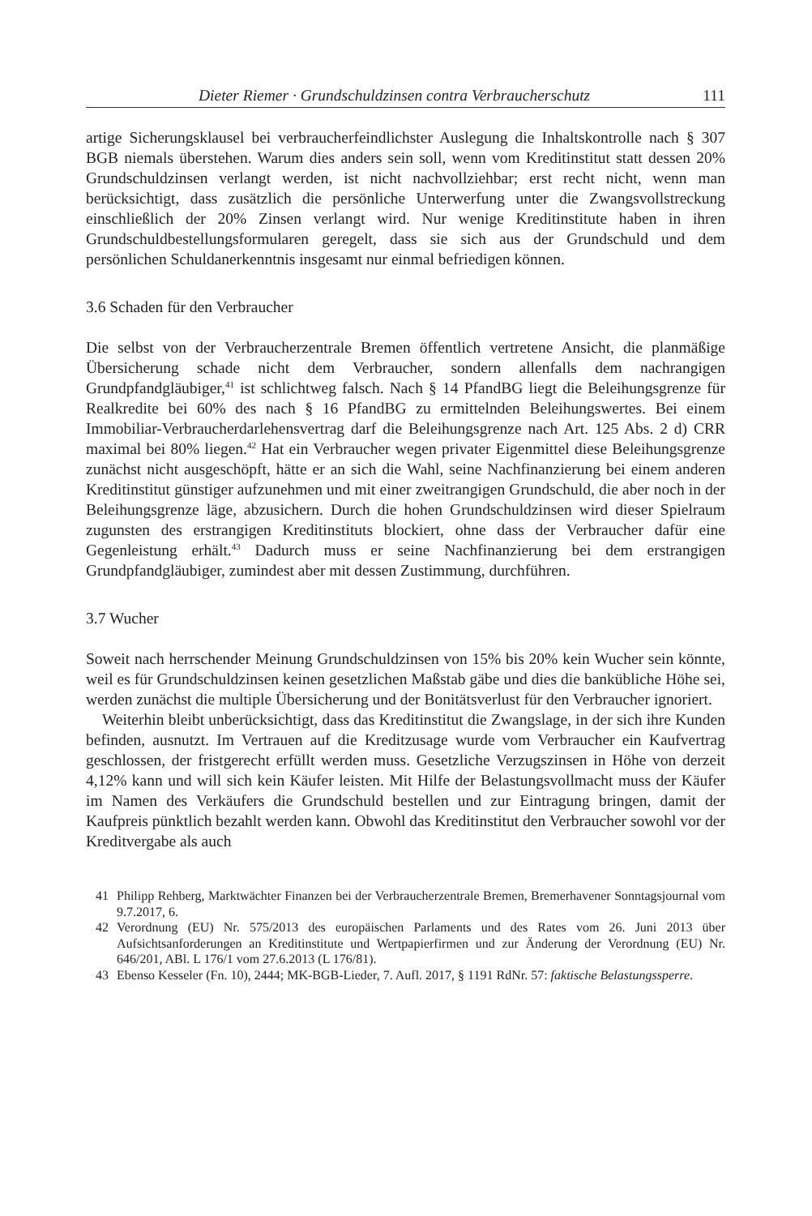Dieter Riemer · Grundschuldzinsen contra Verbraucherschutz 111
artige Sicherungsklausel bei verbraucherfeindlichster Auslegung die Inhaltskontrolle nach § 307 BGB niemals überstehen. Warum dies anders sein soll, wenn vom Kreditinstitut statt dessen 20% Grundschuldzinsen verlangt werden, ist nicht nachvollziehbar; erst recht nicht, wenn man berücksichtigt, dass zusätzlich die persönliche Unterwerfung unter die Zwangsvollstreckung einschließlich der 20% Zinsen verlangt wird. Nur wenige Kreditinstitute haben in ihren Grundschuldbestellungsformularen geregelt, dass sie sich aus der Grundschuld und dem persönlichen Schuldanerkenntnis insgesamt nur einmal befriedigen können.
3.6 Schaden für den Verbraucher
Die selbst von der Verbraucherzentrale Bremen öffentlich vertretene Ansicht, die planmäßige Übersicherung schade nicht dem Verbraucher, sondern allenfalls dem nachrangigen Grundpfandgläubiger,<sup>41</sup> ist schlichtweg falsch. Nach § 14 PfandBG liegt die Beleihungsgrenze für Realkredite bei 60% des nach § 16 PfandBG zu ermittelnden Beleihungswertes. Bei einem Immobiliar-Verbraucherdarlehensvertrag darf die Beleihungsgrenze nach Art. 125 Abs. 2 d) CRR maximal bei 80% liegen.<sup>42</sup> Hat ein Verbraucher wegen privater Eigenmittel diese Beleihungsgrenze zunächst nicht ausgeschöpft, hätte er an sich die Wahl, seine Nachfinanzierung bei einem anderen Kreditinstitut günstiger aufzunehmen und mit einer zweitrangigen Grundschuld, die aber noch in der Beleihungsgrenze läge, abzusichern. Durch die hohen Grundschuldzinsen wird dieser Spielraum zugunsten des erstrangigen Kreditinstituts blockiert, ohne dass der Verbraucher dafür eine Gegenleistung erhält.<sup>43</sup> Dadurch muss er seine Nachfinanzierung bei dem erstrangigen Grundpfandgläubiger, zumindest aber mit dessen Zustimmung, durchführen.
3.7 Wucher
Soweit nach herrschender Meinung Grundschuldzinsen von 15% bis 20% kein Wucher sein könnte, weil es für Grundschuldzinsen keinen gesetzlichen Maßstab gäbe und dies die bankübliche Höhe sei, werden zunächst die multiple Übersicherung und der Bonitätsverlust für den Verbraucher ignoriert.
Weiterhin bleibt unberücksichtigt, dass das Kreditinstitut die Zwangslage, in der sich ihre Kunden befinden, ausnutzt. Im Vertrauen auf die Kreditzusage wurde vom Verbraucher ein Kaufvertrag geschlossen, der fristgerecht erfüllt werden muss. Gesetzliche Verzugszinsen in Höhe von derzeit 4,12% kann und will sich kein Käufer leisten. Mit Hilfe der Belastungsvollmacht muss der Käufer im Namen des Verkäufers die Grundschuld bestellen und zur Eintragung bringen, damit der Kaufpreis pünktlich bezahlt werden kann. Obwohl das Kreditinstitut den Verbraucher sowohl vor der Kreditvergabe als auch
41 Philipp Rehberg, Marktwächter Finanzen bei der Verbraucherzentrale Bremen, Bremerhavener Sonntagsjournal vom 9.7.2017, 6.
42 Verordnung (EU) Nr. 575/2013 des europäischen Parlaments und des Rates vom 26. Juni 2013 über Aufsichtsanforderungen an Kreditinstitute und Wertpapierfirmen und zur Änderung der Verordnung (EU) Nr. 646/201, ABl. L 176/1 vom 27.6.2013 (L 176/81).
43 Ebenso Kesseler (Fn. 10), 2444; MK-BGB-Lieder, 7. Aufl. 2017, § 1191 RdNr. 57: faktische Belastungssperre.